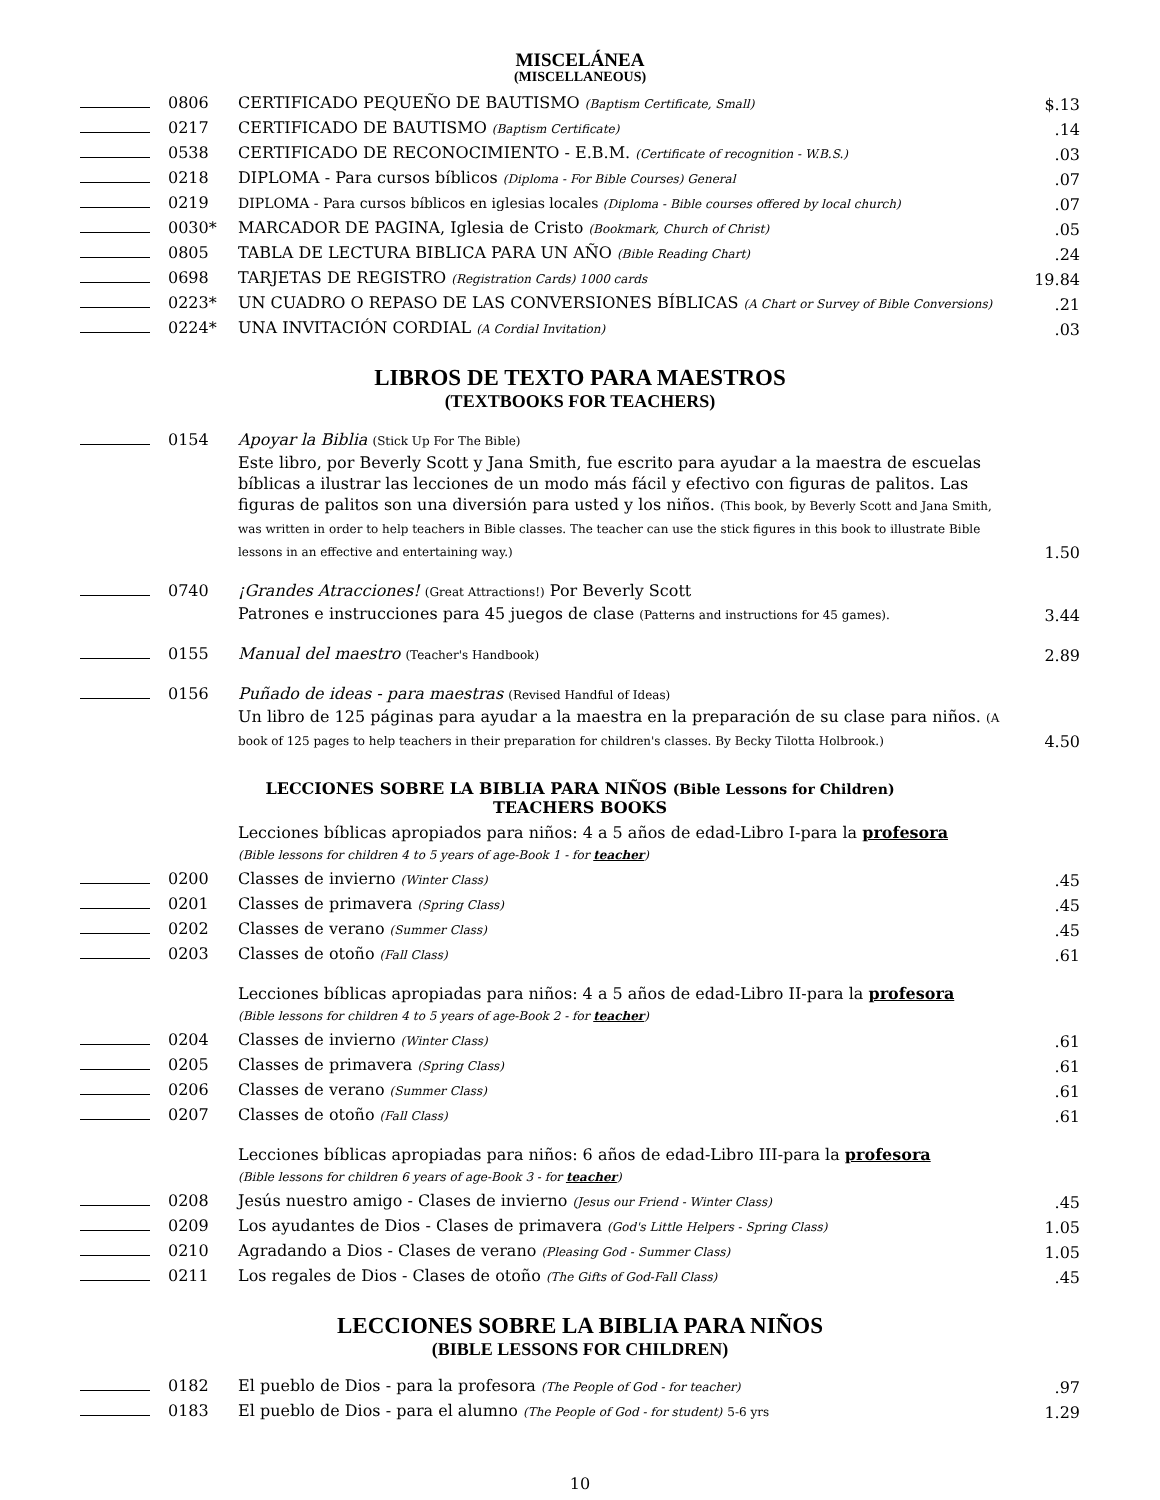MISCELÁNEA
(MISCELLANEOUS)
| | 0806 | CERTIFICADO PEQUEÑO DE BAUTISMO (Baptism Certificate, Small) | $.13 |
| | 0217 | CERTIFICADO DE BAUTISMO (Baptism Certificate) | .14 |
| | 0538 | CERTIFICADO DE RECONOCIMIENTO - E.B.M. (Certificate of recognition - W.B.S.) | .03 |
| | 0218 | DIPLOMA - Para cursos bíblicos (Diploma - For Bible Courses) General | .07 |
| | 0219 | DIPLOMA - Para cursos bíblicos en iglesias locales (Diploma - Bible courses offered by local church) | .07 |
| | 0030* | MARCADOR DE PAGINA, Iglesia de Cristo (Bookmark, Church of Christ) | .05 |
| | 0805 | TABLA DE LECTURA BIBLICA PARA UN AÑO (Bible Reading Chart) | .24 |
| | 0698 | TARJETAS DE REGISTRO (Registration Cards) 1000 cards | 19.84 |
| | 0223* | UN CUADRO O REPASO DE LAS CONVERSIONES BÍBLICAS (A Chart or Survey of Bible Conversions) | .21 |
| | 0224* | UNA INVITACIÓN CORDIAL (A Cordial Invitation) | .03 |
LIBROS DE TEXTO PARA MAESTROS
(TEXTBOOKS FOR TEACHERS)
| | 0154 | Apoyar la Biblia (Stick Up For The Bible) Este libro, por Beverly Scott y Jana Smith, fue escrito para ayudar a la maestra de escuelas bíblicas a ilustrar las lecciones de un modo más fácil y efectivo con figuras de palitos. Las figuras de palitos son una diversión para usted y los niños. (This book, by Beverly Scott and Jana Smith, was written in order to help teachers in Bible classes. The teacher can use the stick figures in this book to illustrate Bible lessons in an effective and entertaining way.) | 1.50 |
| | 0740 | ¡Grandes Atracciones! (Great Attractions!) Por Beverly Scott Patrones e instrucciones para 45 juegos de clase (Patterns and instructions for 45 games). | 3.44 |
| | 0155 | Manual del maestro (Teacher's Handbook) | 2.89 |
| | 0156 | Puñado de ideas - para maestras (Revised Handful of Ideas) Un libro de 125 páginas para ayudar a la maestra en la preparación de su clase para niños. (A book of 125 pages to help teachers in their preparation for children's classes. By Becky Tilotta Holbrook.) | 4.50 |
LECCIONES SOBRE LA BIBLIA PARA NIÑOS (Bible Lessons for Children)
TEACHERS BOOKS
| | | Lecciones bíblicas apropiados para niños: 4 a 5 años de edad-Libro I-para la profesora (Bible lessons for children 4 to 5 years of age-Book 1 - for teacher ) | |
| | 0200 | Classes de invierno (Winter Class) | .45 |
| | 0201 | Classes de primavera (Spring Class) | .45 |
| | 0202 | Classes de verano (Summer Class) | .45 |
| | 0203 | Classes de otoño (Fall Class) | .61 |
| | | Lecciones bíblicas apropiadas para niños: 4 a 5 años de edad-Libro II-para la profesora (Bible lessons for children 4 to 5 years of age-Book 2 - for teacher ) | |
| | 0204 | Classes de invierno (Winter Class) | .61 |
| | 0205 | Classes de primavera (Spring Class) | .61 |
| | 0206 | Classes de verano (Summer Class) | .61 |
| | 0207 | Classes de otoño (Fall Class) | .61 |
| | | Lecciones bíblicas apropiadas para niños: 6 años de edad-Libro III-para la profesora (Bible lessons for children 6 years of age-Book 3 - for teacher ) | |
| | 0208 | Jesús nuestro amigo - Clases de invierno (Jesus our Friend - Winter Class) | .45 |
| | 0209 | Los ayudantes de Dios - Clases de primavera (God's Little Helpers - Spring Class) | 1.05 |
| | 0210 | Agradando a Dios - Clases de verano (Pleasing God - Summer Class) | 1.05 |
| | 0211 | Los regales de Dios - Clases de otoño (The Gifts of God-Fall Class) | .45 |
LECCIONES SOBRE LA BIBLIA PARA NIÑOS
(BIBLE LESSONS FOR CHILDREN)
| | 0182 | El pueblo de Dios - para la profesora (The People of God - for teacher) | .97 |
| | 0183 | El pueblo de Dios - para el alumno (The People of God - for student) 5-6 yrs | 1.29 |
10